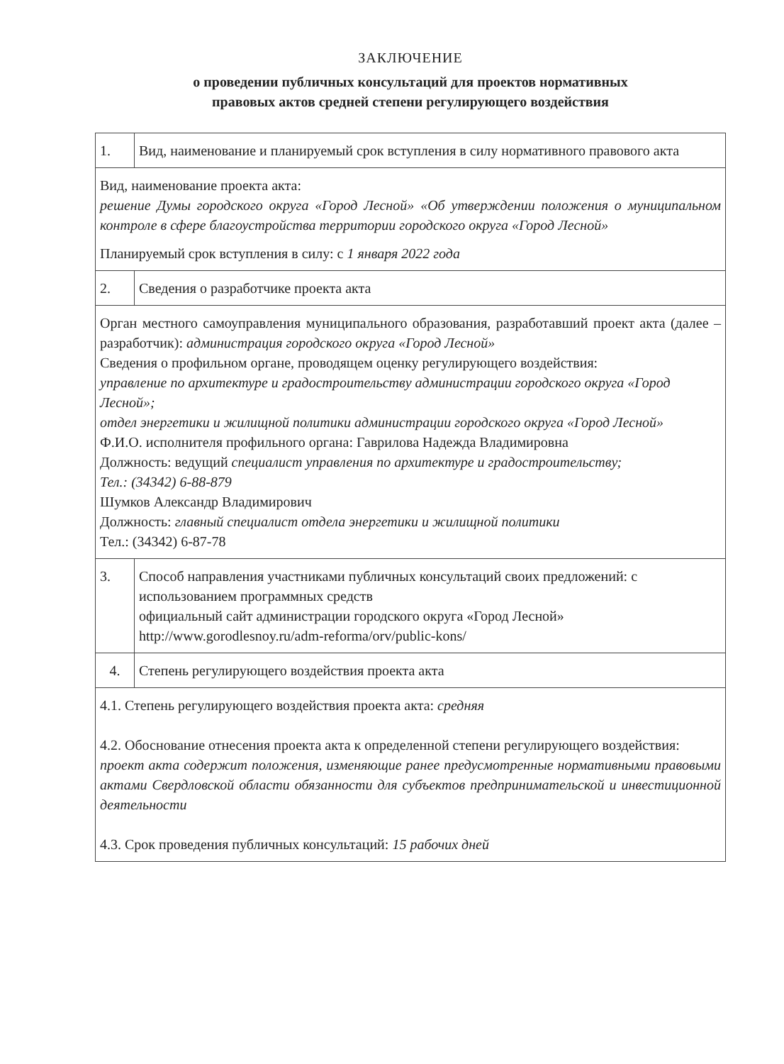ЗАКЛЮЧЕНИЕ
о проведении публичных консультаций для проектов нормативных
правовых актов средней степени регулирующего воздействия
| 1. | Вид, наименование и планируемый срок вступления в силу нормативного правового акта |
| Вид, наименование проекта акта: решение Думы городского округа «Город Лесной» «Об утверждении положения о муниципальном контроле в сфере благоустройства территории городского округа «Город Лесной» Планируемый срок вступления в силу: с 1 января 2022 года | |
| 2. | Сведения о разработчике проекта акта |
| Орган местного самоуправления муниципального образования, разработавший проект акта (далее – разработчик): администрация городского округа «Город Лесной» Сведения о профильном органе, проводящем оценку регулирующего воздействия: управление по архитектуре и градостроительству администрации городского округа «Город Лесной»; отдел энергетики и жилищной политики администрации городского округа «Город Лесной» Ф.И.О. исполнителя профильного органа: Гаврилова Надежда Владимировна Должность: ведущий специалист управления по архитектуре и градостроительству; Тел.: (34342) 6-88-879 Шумков Александр Владимирович Должность: главный специалист отдела энергетики и жилищной политики Тел.: (34342) 6-87-78 | |
| 3. | Способ направления участниками публичных консультаций своих предложений: с использованием программных средств официальный сайт администрации городского округа «Город Лесной» http://www.gorodlesnoy.ru/adm-reforma/orv/public-kons/ |
| 4. | Степень регулирующего воздействия проекта акта |
| 4.1. Степень регулирующего воздействия проекта акта: средняя 4.2. Обоснование отнесения проекта акта к определенной степени регулирующего воздействия: проект акта содержит положения, изменяющие ранее предусмотренные нормативными правовыми актами Свердловской области обязанности для субъектов предпринимательской и инвестиционной деятельности 4.3. Срок проведения публичных консультаций: 15 рабочих дней | |